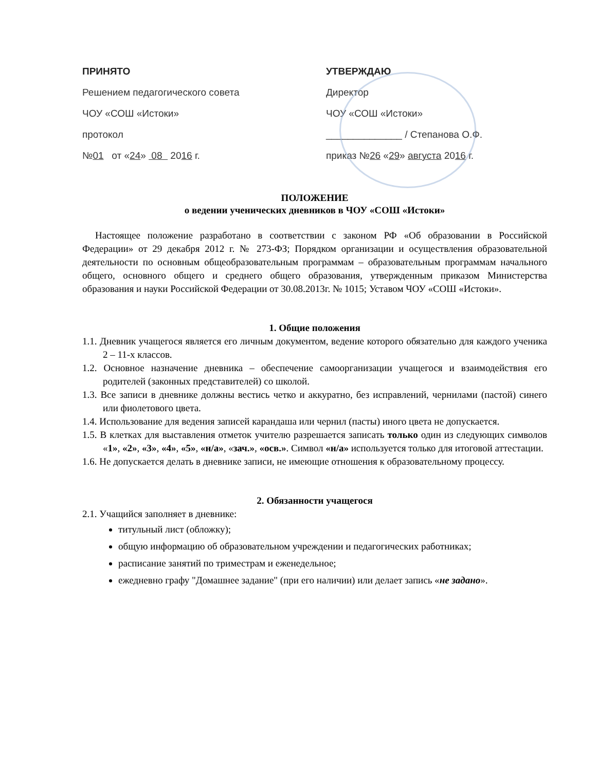ПРИНЯТО
Решением педагогического совета
ЧОУ «СОШ «Истоки»
протокол
№01 от «24» 08 2016 г.
УТВЕРЖДАЮ
Директор
ЧОУ «СОШ «Истоки»
______________ / Степанова О.Ф.
приказ №26 «29» августа 2016 г.
ПОЛОЖЕНИЕ
о ведении ученических дневников в ЧОУ «СОШ «Истоки»
Настоящее положение разработано в соответствии с законом РФ «Об образовании в Российской Федерации» от 29 декабря 2012 г. № 273-ФЗ; Порядком организации и осуществления образовательной деятельности по основным общеобразовательным программам – образовательным программам начального общего, основного общего и среднего общего образования, утвержденным приказом Министерства образования и науки Российской Федерации от 30.08.2013г. № 1015; Уставом ЧОУ «СОШ «Истоки».
1. Общие положения
1.1. Дневник учащегося является его личным документом, ведение которого обязательно для каждого ученика 2 – 11-х классов.
1.2. Основное назначение дневника – обеспечение самоорганизации учащегося и взаимодействия его родителей (законных представителей) со школой.
1.3. Все записи в дневнике должны вестись четко и аккуратно, без исправлений, чернилами (пастой) синего или фиолетового цвета.
1.4. Использование для ведения записей карандаша или чернил (пасты) иного цвета не допускается.
1.5. В клетках для выставления отметок учителю разрешается записать только один из следующих символов «1», «2», «3», «4», «5», «н/а», «зач.», «осв.». Символ «н/а» используется только для итоговой аттестации.
1.6. Не допускается делать в дневнике записи, не имеющие отношения к образовательному процессу.
2. Обязанности учащегося
2.1. Учащийся заполняет в дневнике:
титульный лист (обложку);
общую информацию об образовательном учреждении и педагогических работниках;
расписание занятий по триместрам и еженедельное;
ежедневно графу "Домашнее задание" (при его наличии) или делает запись «не задано».